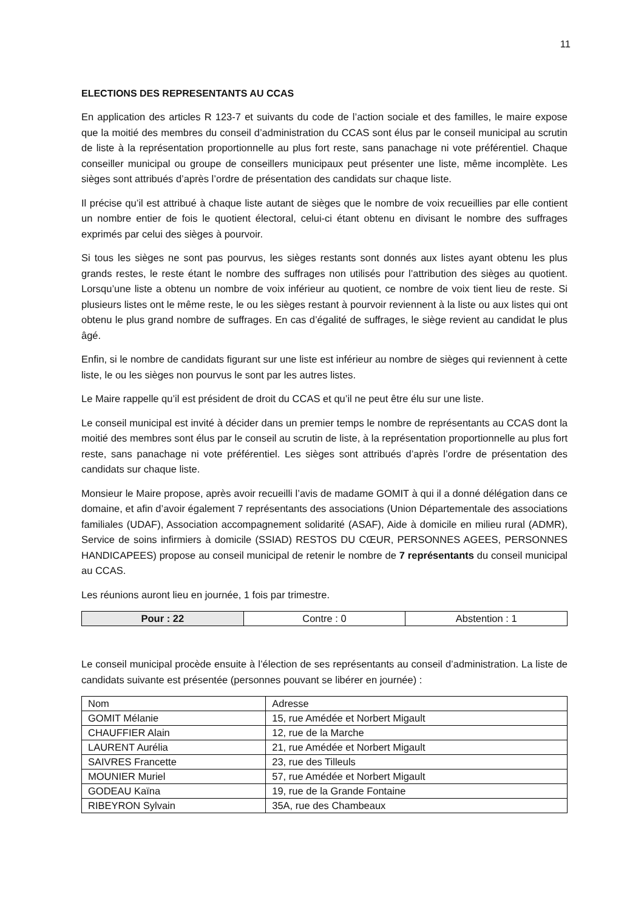11
ELECTIONS DES REPRESENTANTS AU CCAS
En application des articles R 123-7 et suivants du code de l’action sociale et des familles, le maire expose que la moitié des membres du conseil d’administration du CCAS sont élus par le conseil municipal au scrutin de liste à la représentation proportionnelle au plus fort reste, sans panachage ni vote préférentiel. Chaque conseiller municipal ou groupe de conseillers municipaux peut présenter une liste, même incomplète. Les sièges sont attribués d’après l’ordre de présentation des candidats sur chaque liste.
Il précise qu’il est attribué à chaque liste autant de sièges que le nombre de voix recueillies par elle contient un nombre entier de fois le quotient électoral, celui-ci étant obtenu en divisant le nombre des suffrages exprimés par celui des sièges à pourvoir.
Si tous les sièges ne sont pas pourvus, les sièges restants sont donnés aux listes ayant obtenu les plus grands restes, le reste étant le nombre des suffrages non utilisés pour l’attribution des sièges au quotient. Lorsqu’une liste a obtenu un nombre de voix inférieur au quotient, ce nombre de voix tient lieu de reste. Si plusieurs listes ont le même reste, le ou les sièges restant à pourvoir reviennent à la liste ou aux listes qui ont obtenu le plus grand nombre de suffrages. En cas d’égalité de suffrages, le siège revient au candidat le plus âgé.
Enfin, si le nombre de candidats figurant sur une liste est inférieur au nombre de sièges qui reviennent à cette liste, le ou les sièges non pourvus le sont par les autres listes.
Le Maire rappelle qu’il est président de droit du CCAS et qu’il ne peut être élu sur une liste.
Le conseil municipal est invité à décider dans un premier temps le nombre de représentants au CCAS dont la moitié des membres sont élus par le conseil au scrutin de liste, à la représentation proportionnelle au plus fort reste, sans panachage ni vote préférentiel. Les sièges sont attribués d’après l’ordre de présentation des candidats sur chaque liste.
Monsieur le Maire propose, après avoir recueilli l’avis de madame GOMIT à qui il a donné délégation dans ce domaine, et afin d’avoir également 7 représentants des associations (Union Départementale des associations familiales (UDAF), Association accompagnement solidarité (ASAF), Aide à domicile en milieu rural (ADMR), Service de soins infirmiers à domicile (SSIAD) RESTOS DU CŒUR, PERSONNES AGEES, PERSONNES HANDICAPEES) propose au conseil municipal de retenir le nombre de 7 représentants du conseil municipal au CCAS.
Les réunions auront lieu en journée, 1 fois par trimestre.
| Pour : 22 | Contre : 0 | Abstention : 1 |
Le conseil municipal procède ensuite à l’élection de ses représentants au conseil d’administration. La liste de candidats suivante est présentée (personnes pouvant se libérer en journée) :
| Nom | Adresse |
| --- | --- |
| GOMIT Mélanie | 15, rue Amédée et Norbert Migault |
| CHAUFFIER Alain | 12, rue de la Marche |
| LAURENT Aurélia | 21, rue Amédée et Norbert Migault |
| SAIVRES Francette | 23, rue des Tilleuls |
| MOUNIER Muriel | 57, rue Amédée et Norbert Migault |
| GODEAU Kaïna | 19, rue de la Grande Fontaine |
| RIBEYRON Sylvain | 35A, rue des Chambeaux |